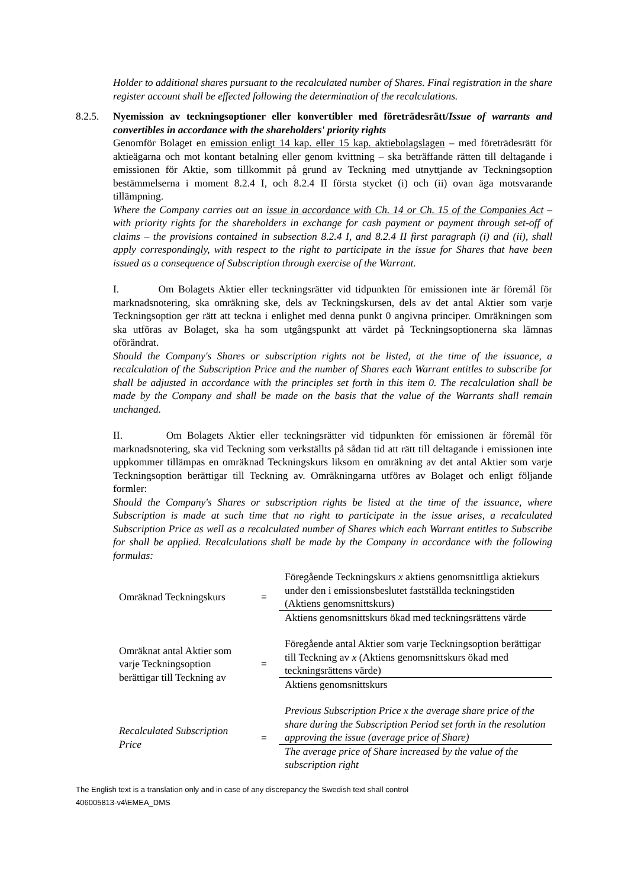Holder to additional shares pursuant to the recalculated number of Shares. Final registration in the share register account shall be effected following the determination of the recalculations.
8.2.5. Nyemission av teckningsoptioner eller konvertibler med företrädesrätt/Issue of warrants and convertibles in accordance with the shareholders' priority rights
Genomför Bolaget en emission enligt 14 kap. eller 15 kap. aktiebolagslagen – med företrädesrätt för aktieägarna och mot kontant betalning eller genom kvittning – ska beträffande rätten till deltagande i emissionen för Aktie, som tillkommit på grund av Teckning med utnyttjande av Teckningsoption bestämmelserna i moment 8.2.4 I, och 8.2.4 II första stycket (i) och (ii) ovan äga motsvarande tillämpning.
Where the Company carries out an issue in accordance with Ch. 14 or Ch. 15 of the Companies Act – with priority rights for the shareholders in exchange for cash payment or payment through set-off of claims – the provisions contained in subsection 8.2.4 I, and 8.2.4 II first paragraph (i) and (ii), shall apply correspondingly, with respect to the right to participate in the issue for Shares that have been issued as a consequence of Subscription through exercise of the Warrant.
I. Om Bolagets Aktier eller teckningsrätter vid tidpunkten för emissionen inte är föremål för marknadsnotering, ska omräkning ske, dels av Teckningskursen, dels av det antal Aktier som varje Teckningsoption ger rätt att teckna i enlighet med denna punkt 0 angivna principer. Omräkningen som ska utföras av Bolaget, ska ha som utgångspunkt att värdet på Teckningsoptionerna ska lämnas oförändrat.
Should the Company's Shares or subscription rights not be listed, at the time of the issuance, a recalculation of the Subscription Price and the number of Shares each Warrant entitles to subscribe for shall be adjusted in accordance with the principles set forth in this item 0. The recalculation shall be made by the Company and shall be made on the basis that the value of the Warrants shall remain unchanged.
II. Om Bolagets Aktier eller teckningsrätter vid tidpunkten för emissionen är föremål för marknadsnotering, ska vid Teckning som verkställts på sådan tid att rätt till deltagande i emissionen inte uppkommer tillämpas en omräknad Teckningskurs liksom en omräkning av det antal Aktier som varje Teckningsoption berättigar till Teckning av. Omräkningarna utföres av Bolaget och enligt följande formler:
Should the Company's Shares or subscription rights be listed at the time of the issuance, where Subscription is made at such time that no right to participate in the issue arises, a recalculated Subscription Price as well as a recalculated number of Shares which each Warrant entitles to Subscribe for shall be applied. Recalculations shall be made by the Company in accordance with the following formulas:
| Omräknad Teckningskurs | = | Föregående Teckningskurs x aktiens genomsnittliga aktiekurs under den i emissionsbeslutet fastställda teckningstiden (Aktiens genomsnittskurs) |
| | | Aktiens genomsnittskurs ökad med teckningsrättens värde |
| Omräknat antal Aktier som varje Teckningsoption berättigar till Teckning av | = | Föregående antal Aktier som varje Teckningsoption berättigar till Teckning av x (Aktiens genomsnittskurs ökad med teckningsrättens värde) |
| | | Aktiens genomsnittskurs |
| Recalculated Subscription Price | = | Previous Subscription Price x the average share price of the share during the Subscription Period set forth in the resolution approving the issue (average price of Share) |
| | | The average price of Share increased by the value of the subscription right |
The English text is a translation only and in case of any discrepancy the Swedish text shall control
406005813-v4\EMEA_DMS